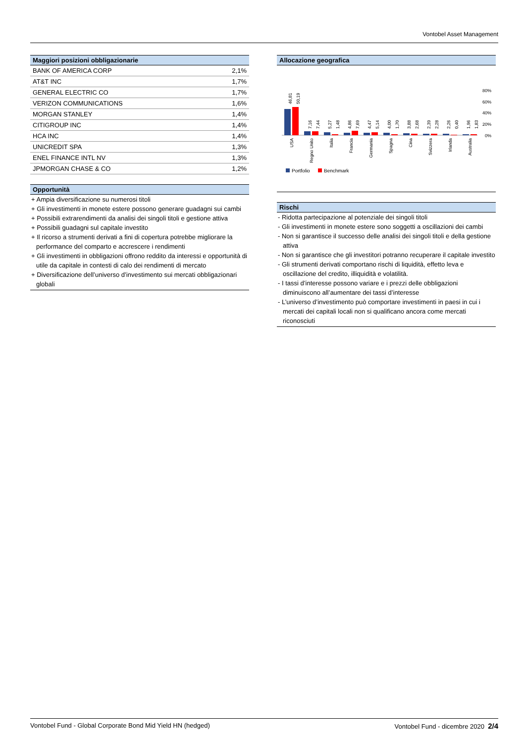Vontobel Asset Management
Maggiori posizioni obbligazionarie
| BANK OF AMERICA CORP | 2,1% |
| AT&T INC | 1,7% |
| GENERAL ELECTRIC CO | 1,7% |
| VERIZON COMMUNICATIONS | 1,6% |
| MORGAN STANLEY | 1,4% |
| CITIGROUP INC | 1,4% |
| HCA INC | 1,4% |
| UNICREDIT SPA | 1,3% |
| ENEL FINANCE INTL NV | 1,3% |
| JPMORGAN CHASE & CO | 1,2% |
Opportunità
+ Ampia diversificazione su numerosi titoli
+ Gli investimenti in monete estere possono generare guadagni sui cambi
+ Possibili extrarendimenti da analisi dei singoli titoli e gestione attiva
+ Possibili guadagni sul capitale investito
+ Il ricorso a strumenti derivati a fini di copertura potrebbe migliorare la performance del comparto e accrescere i rendimenti
+ Gli investimenti in obbligazioni offrono reddito da interessi e opportunità di utile da capitale in contesti di calo dei rendimenti di mercato
+ Diversificazione dell’universo d’investimento sui mercati obbligazionari globali
Allocazione geografica
80%
60%
40%
20%
0%
46,81
50,19
7,16
7,44
5,27
1,48
4,86
7,69
4,47
5,14
4,00
1,70
3,88
2,68
2,39
2,28
2,26
0,40
1,96
1,83
USA
Regno Unito
Italia
Francia
Germania
Spagna
Cina
Svizzera
Irlanda
Australia
Portfolio
Benchmark
Rischi
- Ridotta partecipazione al potenziale dei singoli titoli
- Gli investimenti in monete estere sono soggetti a oscillazioni dei cambi
- Non si garantisce il successo delle analisi dei singoli titoli e della gestione attiva
- Non si garantisce che gli investitori potranno recuperare il capitale investito
- Gli strumenti derivati comportano rischi di liquidità, effetto leva e oscillazione del credito, illiquidità e volatilità.
- I tassi d’interesse possono variare e i prezzi delle obbligazioni diminuiscono all’aumentare dei tassi d’interesse
- L’universo d’investimento può comportare investimenti in paesi in cui i mercati dei capitali locali non si qualificano ancora come mercati riconosciuti
Vontobel Fund - Global Corporate Bond Mid Yield HN (hedged) Vontobel Fund - dicembre 2020 2/4